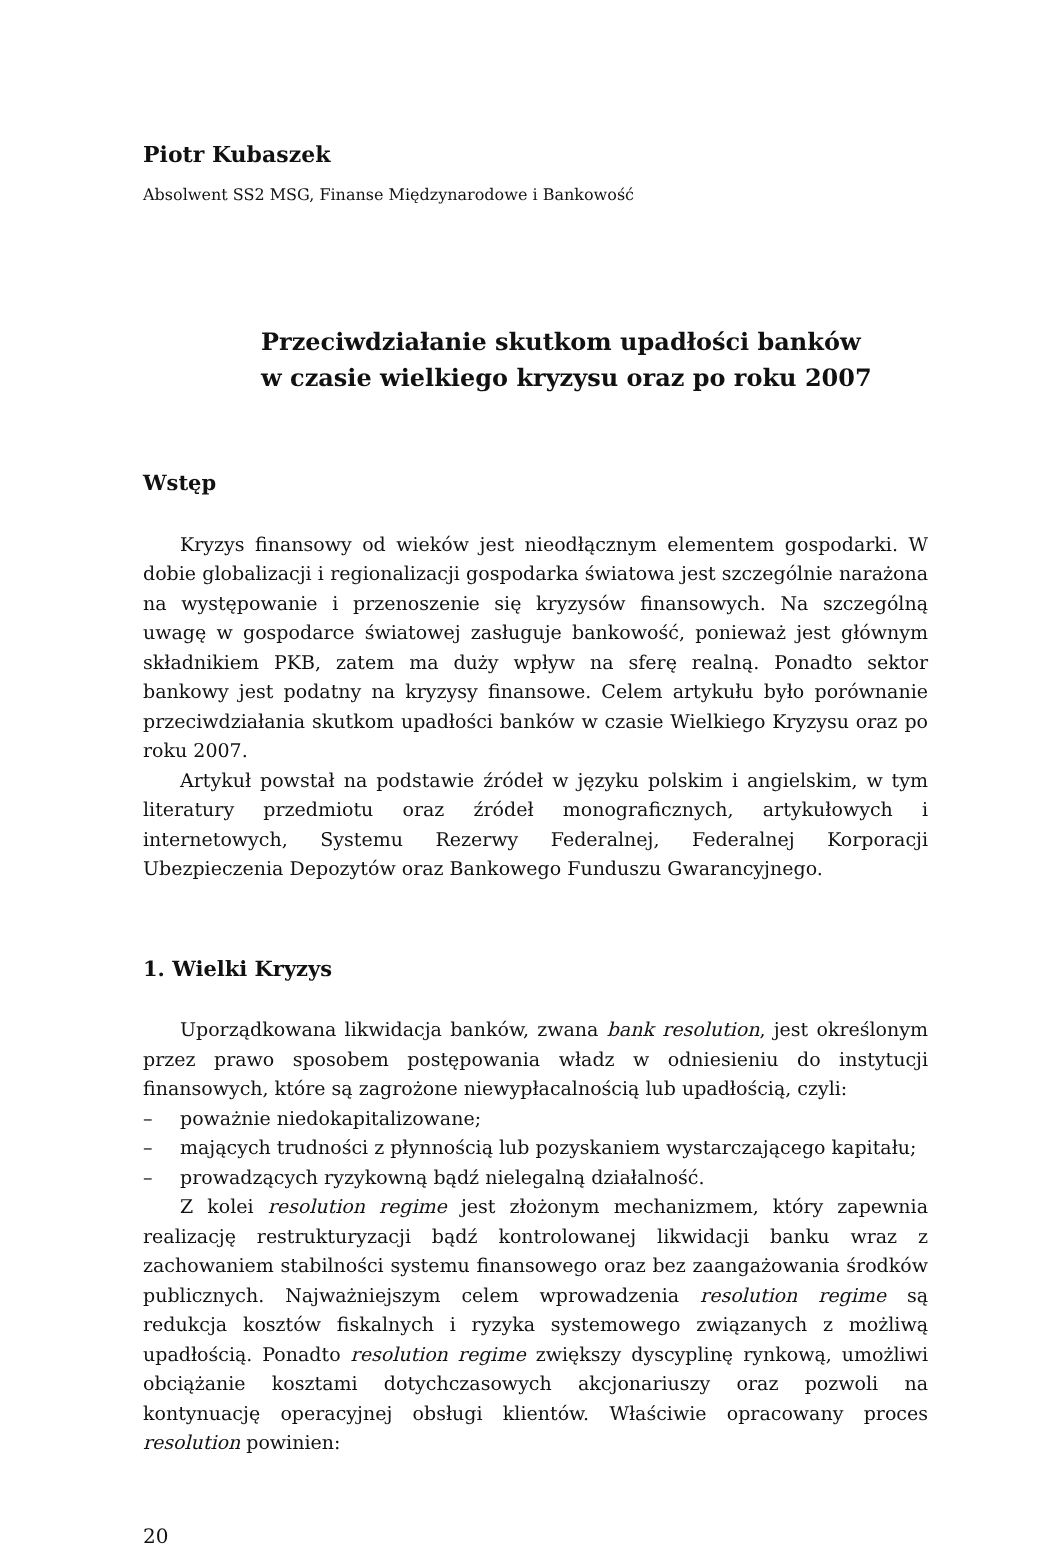Piotr Kubaszek
Absolwent SS2 MSG, Finanse Międzynarodowe i Bankowość
Przeciwdziałanie skutkom upadłości banków
w czasie wielkiego kryzysu oraz po roku 2007
Wstęp
Kryzys finansowy od wieków jest nieodłącznym elementem gospodarki. W dobie globalizacji i regionalizacji gospodarka światowa jest szczególnie narażona na występowanie i przenoszenie się kryzysów finansowych. Na szczególną uwagę w gospodarce światowej zasługuje bankowość, ponieważ jest głównym składnikiem PKB, zatem ma duży wpływ na sferę realną. Ponadto sektor bankowy jest podatny na kryzysy finansowe. Celem artykułu było porównanie przeciwdziałania skutkom upadłości banków w czasie Wielkiego Kryzysu oraz po roku 2007.
Artykuł powstał na podstawie źródeł w języku polskim i angielskim, w tym literatury przedmiotu oraz źródeł monograficznych, artykułowych i internetowych, Systemu Rezerwy Federalnej, Federalnej Korporacji Ubezpieczenia Depozytów oraz Bankowego Funduszu Gwarancyjnego.
1. Wielki Kryzys
Uporządkowana likwidacja banków, zwana bank resolution, jest określonym przez prawo sposobem postępowania władz w odniesieniu do instytucji finansowych, które są zagrożone niewypłacalnością lub upadłością, czyli:
– poważnie niedokapitalizowane;
– mających trudności z płynnością lub pozyskaniem wystarczającego kapitału;
– prowadzących ryzykowną bądź nielegalną działalność.
Z kolei resolution regime jest złożonym mechanizmem, który zapewnia realizację restrukturyzacji bądź kontrolowanej likwidacji banku wraz z zachowaniem stabilności systemu finansowego oraz bez zaangażowania środków publicznych. Najważniejszym celem wprowadzenia resolution regime są redukcja kosztów fiskalnych i ryzyka systemowego związanych z możliwą upadłością. Ponadto resolution regime zwiększy dyscyplinę rynkową, umożliwi obciążanie kosztami dotychczasowych akcjonariuszy oraz pozwoli na kontynuację operacyjnej obsługi klientów. Właściwie opracowany proces resolution powinien:
20